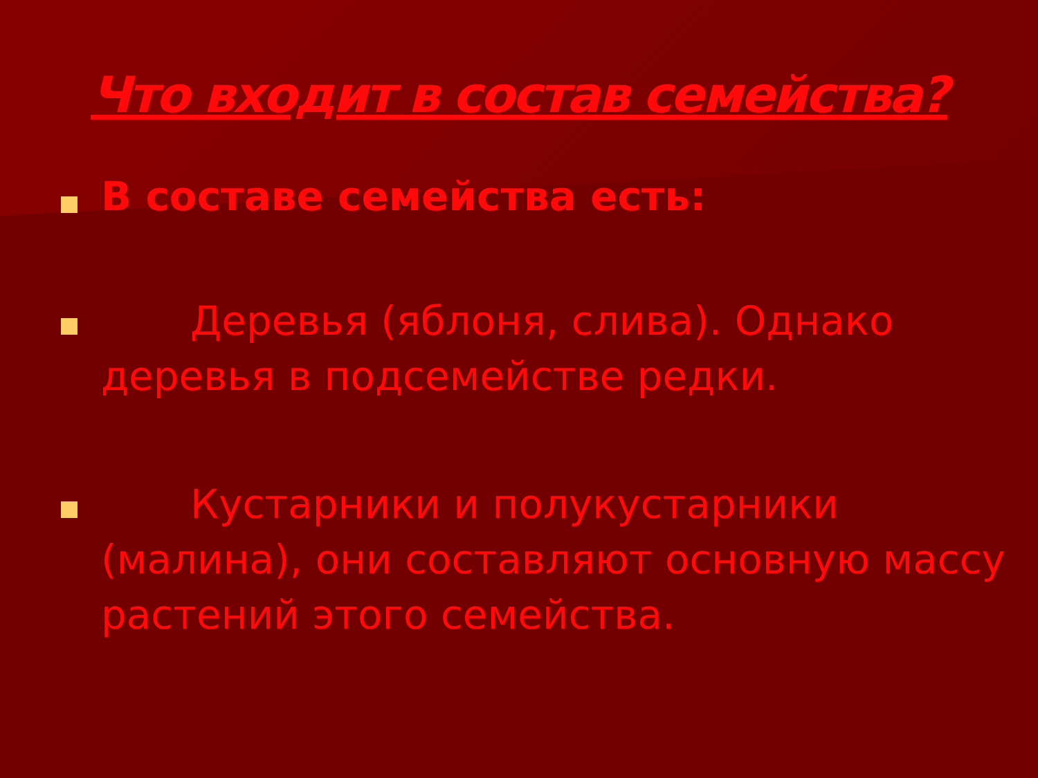Что входит в состав семейства?
В составе семейства есть:
Деревья (яблоня, слива). Однако деревья в подсемействе редки.
Кустарники и полукустарники (малина), они составляют основную массу растений этого семейства.